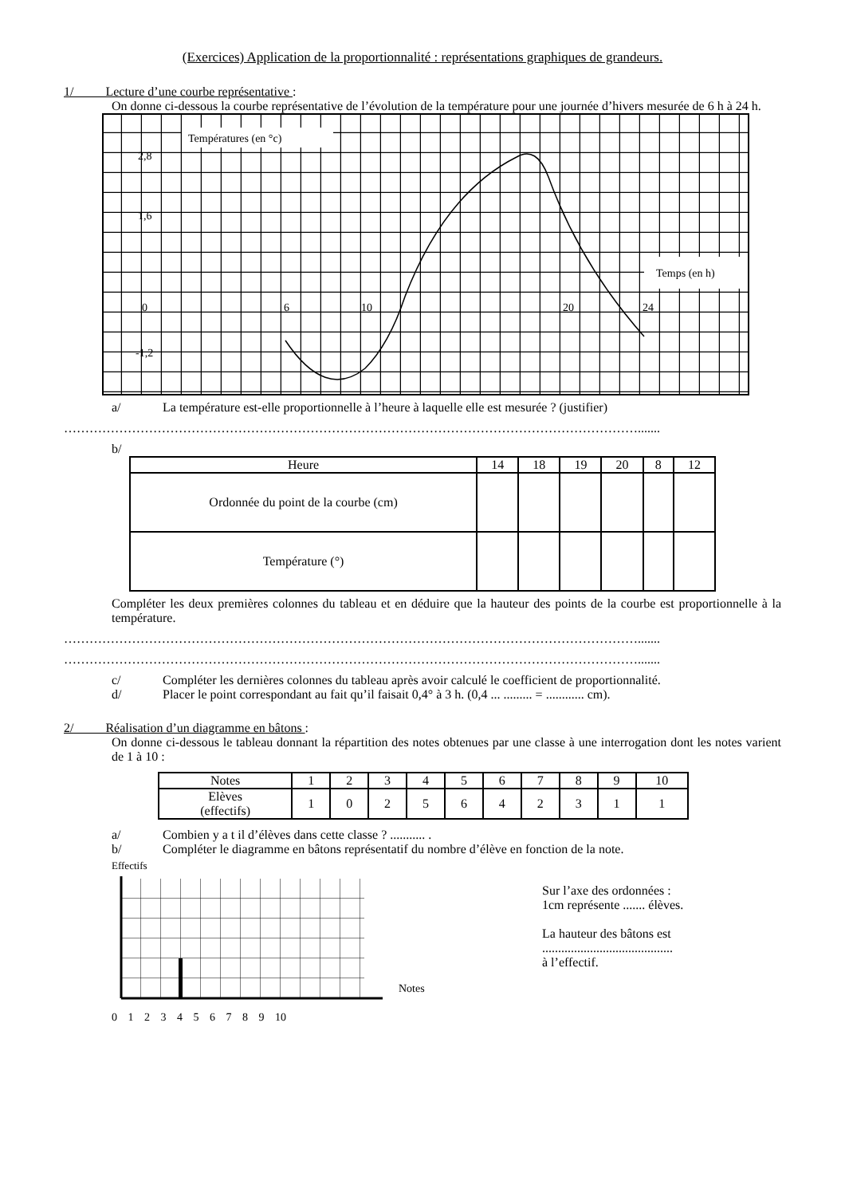(Exercices) Application de la proportionnalité : représentations graphiques de grandeurs.
1/ Lecture d’une courbe représentative :
On donne ci-dessous la courbe représentative de l’évolution de la température pour une journée d’hivers mesurée de 6 h à 24 h.
Températures (en °c)
Temps (en h)
2,8
1,6
-1,2
0
6
10
20
24
a/ La température est-elle proportionnelle à l’heure à laquelle elle est mesurée ? (justifier)
……………………………………………………………………………………………………………………….......
b/
| Heure | 14 | 18 | 19 | 20 | 8 | 12 |
| Ordonnée du point de la courbe (cm) | | | | | | |
| Température (°) | | | | | | |
Compléter les deux premières colonnes du tableau et en déduire que la hauteur des points de la courbe est proportionnelle à la température.
……………………………………………………………………………………………………………………….......
……………………………………………………………………………………………………………………….......
c/ Compléter les dernières colonnes du tableau après avoir calculé le coefficient de proportionnalité.
d/ Placer le point correspondant au fait qu’il faisait 0,4° à 3 h. (0,4 ... ......... = ............ cm).
2/ Réalisation d’un diagramme en bâtons :
On donne ci-dessous le tableau donnant la répartition des notes obtenues par une classe à une interrogation dont les notes varient de 1 à 10 :
| Notes | 1 | 2 | 3 | 4 | 5 | 6 | 7 | 8 | 9 | 10 |
| Elèves (effectifs) | 1 | 0 | 2 | 5 | 6 | 4 | 2 | 3 | 1 | 1 |
a/ Combien y a t il d’élèves dans cette classe ? ........... .
b/ Compléter le diagramme en bâtons représentatif du nombre d’élève en fonction de la note.
Effectifs
Notes
0 1 2 3 4 5 6 7 8 9 10
Sur l’axe des ordonnées :
1cm représente ....... élèves.
La hauteur des bâtons est
.........................................
à l’effectif.